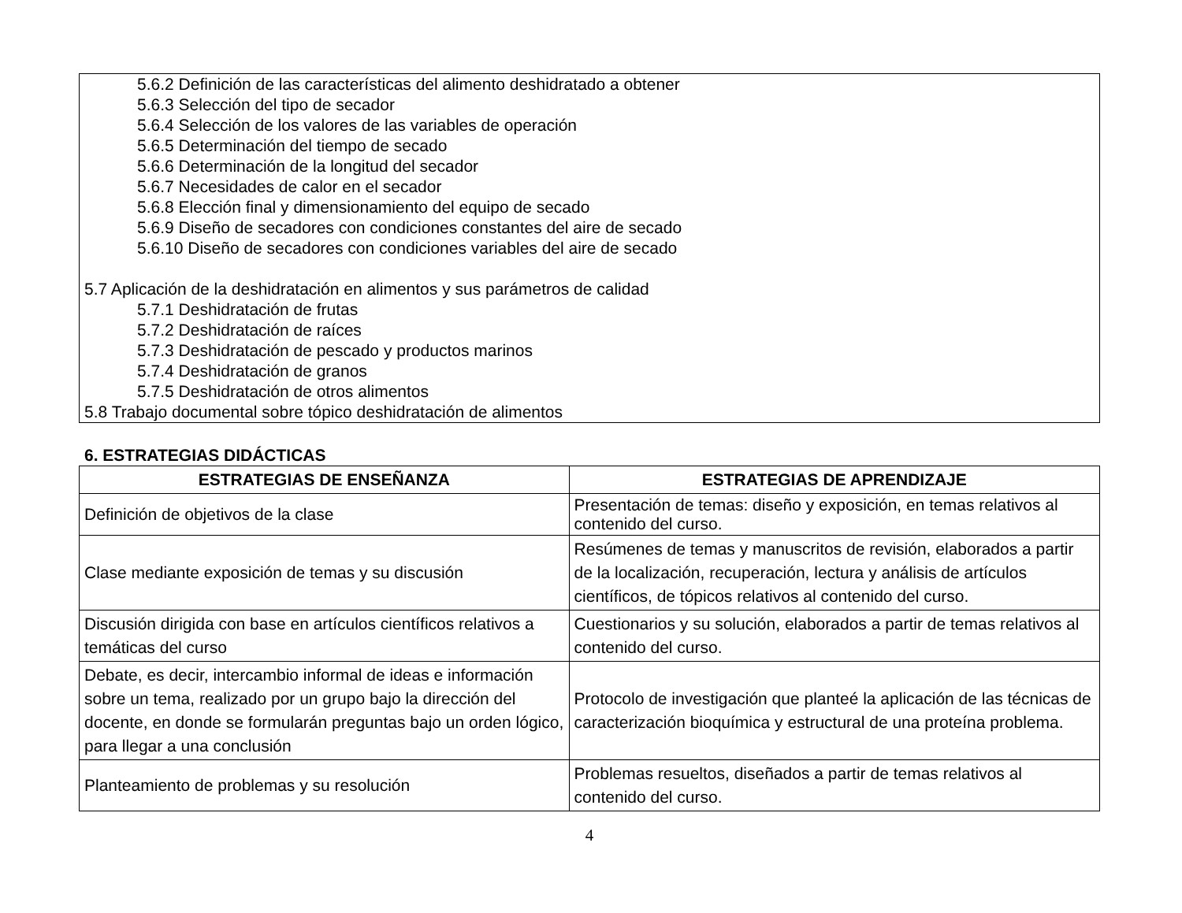5.6.2 Definición de las características del alimento deshidratado a obtener
5.6.3 Selección del tipo de secador
5.6.4 Selección de los valores de las variables de operación
5.6.5 Determinación del tiempo de secado
5.6.6 Determinación de la longitud del secador
5.6.7 Necesidades de calor en el secador
5.6.8 Elección final y dimensionamiento del equipo de secado
5.6.9 Diseño de secadores con condiciones constantes del aire de secado
5.6.10 Diseño de secadores con condiciones variables del aire de secado
5.7 Aplicación de la deshidratación en alimentos y sus parámetros de calidad
5.7.1 Deshidratación de frutas
5.7.2 Deshidratación de raíces
5.7.3 Deshidratación de pescado y productos marinos
5.7.4 Deshidratación de granos
5.7.5 Deshidratación de otros alimentos
5.8 Trabajo documental sobre tópico deshidratación de alimentos
6. ESTRATEGIAS DIDÁCTICAS
| ESTRATEGIAS DE ENSEÑANZA | ESTRATEGIAS DE APRENDIZAJE |
| --- | --- |
| Definición de objetivos de la clase | Presentación de temas: diseño y exposición, en temas relativos al contenido del curso. |
| Clase mediante exposición de temas y su discusión | Resúmenes de temas y manuscritos de revisión, elaborados a partir de la localización, recuperación, lectura y análisis de artículos científicos, de tópicos relativos al contenido del curso. |
| Discusión dirigida con base en artículos científicos relativos a temáticas del curso | Cuestionarios y su solución, elaborados a partir de temas relativos al contenido del curso. |
| Debate, es decir, intercambio informal de ideas e información sobre un tema, realizado por un grupo bajo la dirección del docente, en donde se formularán preguntas bajo un orden lógico, para llegar a una conclusión | Protocolo de investigación que planteé la aplicación de las técnicas de caracterización bioquímica y estructural de una proteína problema. |
| Planteamiento de problemas y su resolución | Problemas resueltos, diseñados a partir de temas relativos al contenido del curso. |
4